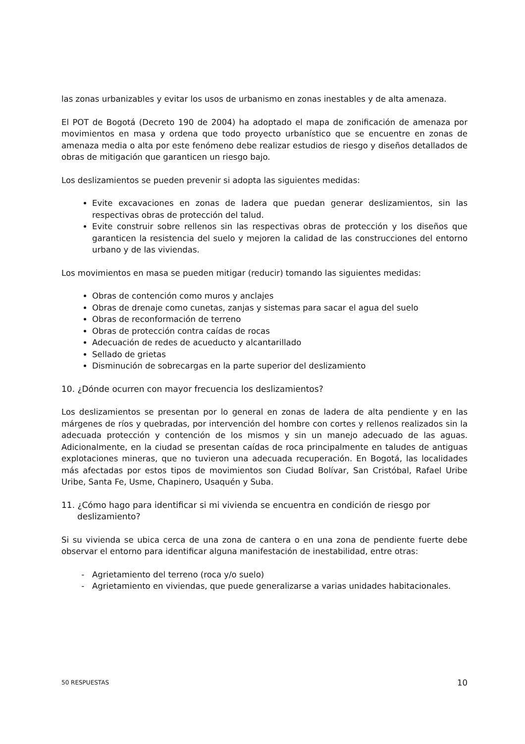las zonas urbanizables y evitar los usos de urbanismo en zonas inestables y de alta amenaza.
El POT de Bogotá (Decreto 190 de 2004) ha adoptado el mapa de zonificación de amenaza por movimientos en masa y ordena que todo proyecto urbanístico que se encuentre en zonas de amenaza media o alta por este fenómeno debe realizar estudios de riesgo y diseños detallados de obras de mitigación que garanticen un riesgo bajo.
Los deslizamientos se pueden prevenir si adopta las siguientes medidas:
Evite excavaciones en zonas de ladera que puedan generar deslizamientos, sin las respectivas obras de protección del talud.
Evite construir sobre rellenos sin las respectivas obras de protección y los diseños que garanticen la resistencia del suelo y mejoren la calidad de las construcciones del entorno urbano y de las viviendas.
Los movimientos en masa se pueden mitigar (reducir) tomando las siguientes medidas:
Obras de contención como muros y anclajes
Obras de drenaje como cunetas, zanjas y sistemas para sacar el agua del suelo
Obras de reconformación de terreno
Obras de protección contra caídas de rocas
Adecuación de redes de acueducto y alcantarillado
Sellado de grietas
Disminución de sobrecargas en la parte superior del deslizamiento
10. ¿Dónde ocurren con mayor frecuencia los deslizamientos?
Los deslizamientos se presentan por lo general en zonas de ladera de alta pendiente y en las márgenes de ríos y quebradas, por intervención del hombre con cortes y rellenos realizados sin la adecuada protección y contención de los mismos y sin un manejo adecuado de las aguas. Adicionalmente, en la ciudad se presentan caídas de roca principalmente en taludes de antiguas explotaciones mineras, que no tuvieron una adecuada recuperación. En Bogotá, las localidades más afectadas por estos tipos de movimientos son Ciudad Bolívar, San Cristóbal, Rafael Uribe Uribe, Santa Fe, Usme, Chapinero, Usaquén y Suba.
11. ¿Cómo hago para identificar si mi vivienda se encuentra en condición de riesgo por deslizamiento?
Si su vivienda se ubica cerca de una zona de cantera o en una zona de pendiente fuerte debe observar el entorno para identificar alguna manifestación de inestabilidad, entre otras:
Agrietamiento del terreno (roca y/o suelo)
Agrietamiento en viviendas, que puede generalizarse a varias unidades habitacionales.
50 RESPUESTAS 10